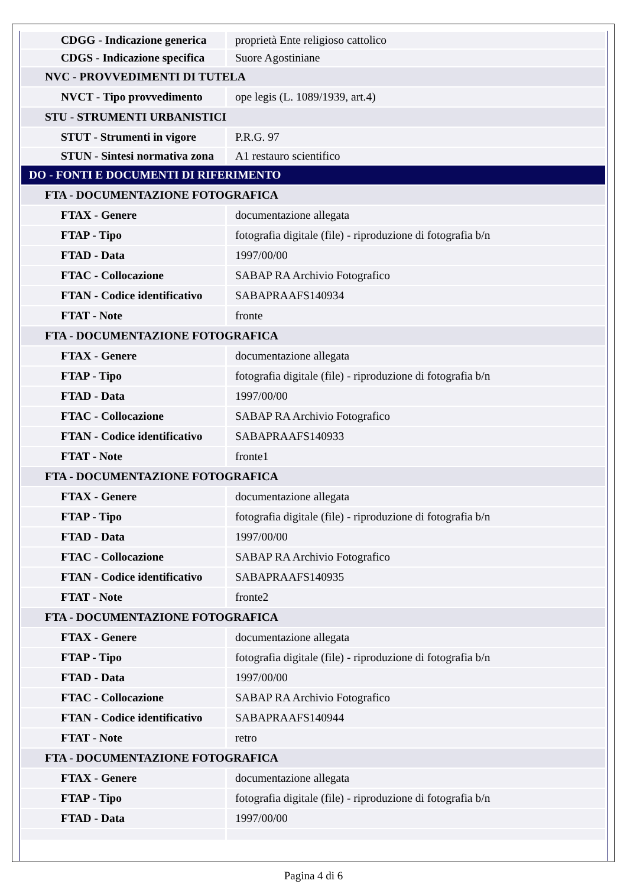| CDGG - Indicazione generica | proprietà Ente religioso cattolico |
| CDGS - Indicazione specifica | Suore Agostiniane |
| NVC - PROVVEDIMENTI DI TUTELA | |
| NVCT - Tipo provvedimento | ope legis (L. 1089/1939, art.4) |
| STU - STRUMENTI URBANISTICI | |
| STUT - Strumenti in vigore | P.R.G. 97 |
| STUN - Sintesi normativa zona | A1 restauro scientifico |
| DO - FONTI E DOCUMENTI DI RIFERIMENTO | |
| FTA - DOCUMENTAZIONE FOTOGRAFICA | |
| FTAX - Genere | documentazione allegata |
| FTAP - Tipo | fotografia digitale (file) - riproduzione di fotografia b/n |
| FTAD - Data | 1997/00/00 |
| FTAC - Collocazione | SABAP RA Archivio Fotografico |
| FTAN - Codice identificativo | SABAPRAAFS140934 |
| FTAT - Note | fronte |
| FTA - DOCUMENTAZIONE FOTOGRAFICA | |
| FTAX - Genere | documentazione allegata |
| FTAP - Tipo | fotografia digitale (file) - riproduzione di fotografia b/n |
| FTAD - Data | 1997/00/00 |
| FTAC - Collocazione | SABAP RA Archivio Fotografico |
| FTAN - Codice identificativo | SABAPRAAFS140933 |
| FTAT - Note | fronte1 |
| FTA - DOCUMENTAZIONE FOTOGRAFICA | |
| FTAX - Genere | documentazione allegata |
| FTAP - Tipo | fotografia digitale (file) - riproduzione di fotografia b/n |
| FTAD - Data | 1997/00/00 |
| FTAC - Collocazione | SABAP RA Archivio Fotografico |
| FTAN - Codice identificativo | SABAPRAAFS140935 |
| FTAT - Note | fronte2 |
| FTA - DOCUMENTAZIONE FOTOGRAFICA | |
| FTAX - Genere | documentazione allegata |
| FTAP - Tipo | fotografia digitale (file) - riproduzione di fotografia b/n |
| FTAD - Data | 1997/00/00 |
| FTAC - Collocazione | SABAP RA Archivio Fotografico |
| FTAN - Codice identificativo | SABAPRAAFS140944 |
| FTAT - Note | retro |
| FTA - DOCUMENTAZIONE FOTOGRAFICA | |
| FTAX - Genere | documentazione allegata |
| FTAP - Tipo | fotografia digitale (file) - riproduzione di fotografia b/n |
| FTAD - Data | 1997/00/00 |
Pagina 4 di 6